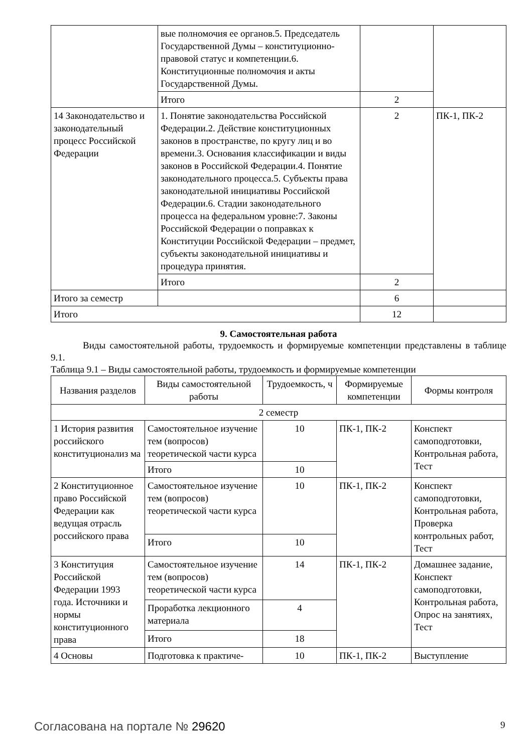| | вые полномочия ее органов.5. Председатель Государственной Думы – конституционно-правовой статус и компетенции.6. Конституционные полномочия и акты Государственной Думы. | | |
| | Итого | 2 | |
| 14 Законодательство и законодательный процесс Российской Федерации | 1. Понятие законодательства Российской Федерации.2. Действие конституционных законов в пространстве, по кругу лиц и во времени.3. Основания классификации и виды законов в Российской Федерации.4. Понятие законодательного процесса.5. Субъекты права законодательной инициативы Российской Федерации.6. Стадии законодательного процесса на федеральном уровне:7. Законы Российской Федерации о поправках к Конституции Российской Федерации – предмет, субъекты законодательной инициативы и процедура принятия. | 2 | ПК-1, ПК-2 |
| | Итого | 2 | |
| Итого за семестр | | 6 | |
| Итого | | 12 | |
9. Самостоятельная работа
Виды самостоятельной работы, трудоемкость и формируемые компетенции представлены в таблице 9.1.
Таблица 9.1 – Виды самостоятельной работы, трудоемкость и формируемые компетенции
| Названия разделов | Виды самостоятельной работы | Трудоемкость, ч | Формируемые компетенции | Формы контроля |
| --- | --- | --- | --- | --- |
| 2 семестр | | | | |
| 1 История развития российского конституционализ ма | Самостоятельное изучение тем (вопросов) теоретической части курса | 10 | ПК-1, ПК-2 | Конспект самоподготовки, Контрольная работа, Тест |
| | Итого | 10 | | |
| 2 Конституционное право Российской Федерации как ведущая отрасль российского права | Самостоятельное изучение тем (вопросов) теоретической части курса | 10 | ПК-1, ПК-2 | Конспект самоподготовки, Контрольная работа, Проверка контрольных работ, Тест |
| | Итого | 10 | | |
| 3 Конституция Российской Федерации 1993 года. Источники и нормы конституционного права | Самостоятельное изучение тем (вопросов) теоретической части курса | 14 | ПК-1, ПК-2 | Домашнее задание, Конспект самоподготовки, Контрольная работа, Опрос на занятиях, Тест |
| | Проработка лекционного материала | 4 | | |
| | Итого | 18 | | |
| 4 Основы | Подготовка к практиче- | 10 | ПК-1, ПК-2 | Выступление |
Согласована на портале № 29620 9